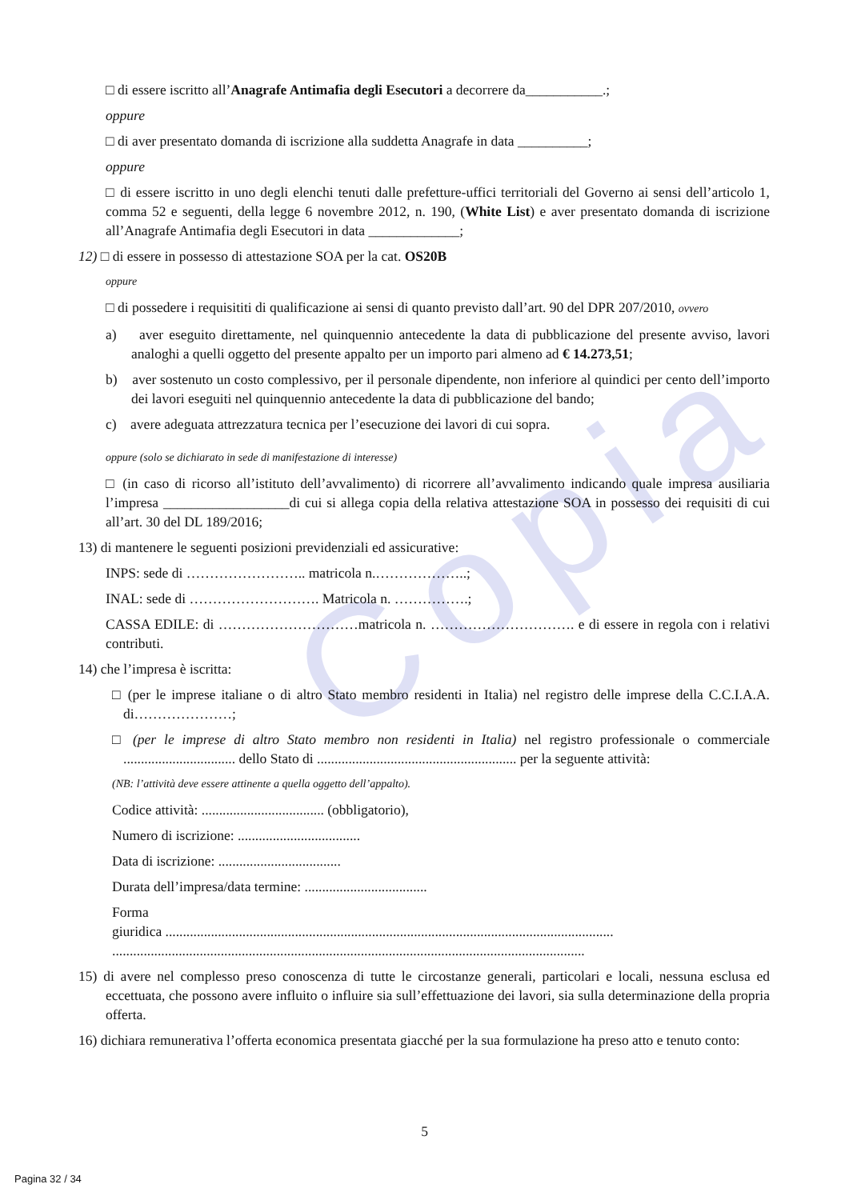Copia
□ di essere iscritto all’Anagrafe Antimafia degli Esecutori a decorrere da___________.;
oppure
□ di aver presentato domanda di iscrizione alla suddetta Anagrafe in data __________;
oppure
□ di essere iscritto in uno degli elenchi tenuti dalle prefetture-uffici territoriali del Governo ai sensi dell’articolo 1, comma 52 e seguenti, della legge 6 novembre 2012, n. 190, (White List) e aver presentato domanda di iscrizione all’Anagrafe Antimafia degli Esecutori in data _____________;
12) □ di essere in possesso di attestazione SOA per la cat. OS20B
oppure
□ di possedere i requisititi di qualificazione ai sensi di quanto previsto dall’art. 90 del DPR 207/2010, ovvero
a) aver eseguito direttamente, nel quinquennio antecedente la data di pubblicazione del presente avviso, lavori analoghi a quelli oggetto del presente appalto per un importo pari almeno ad € 14.273,51;
b) aver sostenuto un costo complessivo, per il personale dipendente, non inferiore al quindici per cento dell’importo dei lavori eseguiti nel quinquennio antecedente la data di pubblicazione del bando;
c) avere adeguata attrezzatura tecnica per l’esecuzione dei lavori di cui sopra.
oppure (solo se dichiarato in sede di manifestazione di interesse)
□ (in caso di ricorso all’istituto dell’avvalimento) di ricorrere all’avvalimento indicando quale impresa ausiliaria l’impresa __________________di cui si allega copia della relativa attestazione SOA in possesso dei requisiti di cui all’art. 30 del DL 189/2016;
13) di mantenere le seguenti posizioni previdenziali ed assicurative:
INPS: sede di …………………….. matricola n.………………..;
INAL: sede di ………………………. Matricola n. …………….;
CASSA EDILE: di …………………………matricola n. …………………………. e di essere in regola con i relativi contributi.
14) che l’impresa è iscritta:
□ (per le imprese italiane o di altro Stato membro residenti in Italia) nel registro delle imprese della C.C.I.A.A. di…………………;
□ (per le imprese di altro Stato membro non residenti in Italia) nel registro professionale o commerciale ................................ dello Stato di ......................................................... per la seguente attività:
(NB: l’attività deve essere attinente a quella oggetto dell’appalto).
Codice attività: ................................... (obbligatorio),
Numero di iscrizione: ...................................
Data di iscrizione: ...................................
Durata dell’impresa/data termine: ...................................
Forma
giuridica ................................................................................................................................
.......................................................................................................................................
15) di avere nel complesso preso conoscenza di tutte le circostanze generali, particolari e locali, nessuna esclusa ed eccettuata, che possono avere influito o influire sia sull’effettuazione dei lavori, sia sulla determinazione della propria offerta.
16) dichiara remunerativa l’offerta economica presentata giacché per la sua formulazione ha preso atto e tenuto conto:
5
Pagina 32 / 34